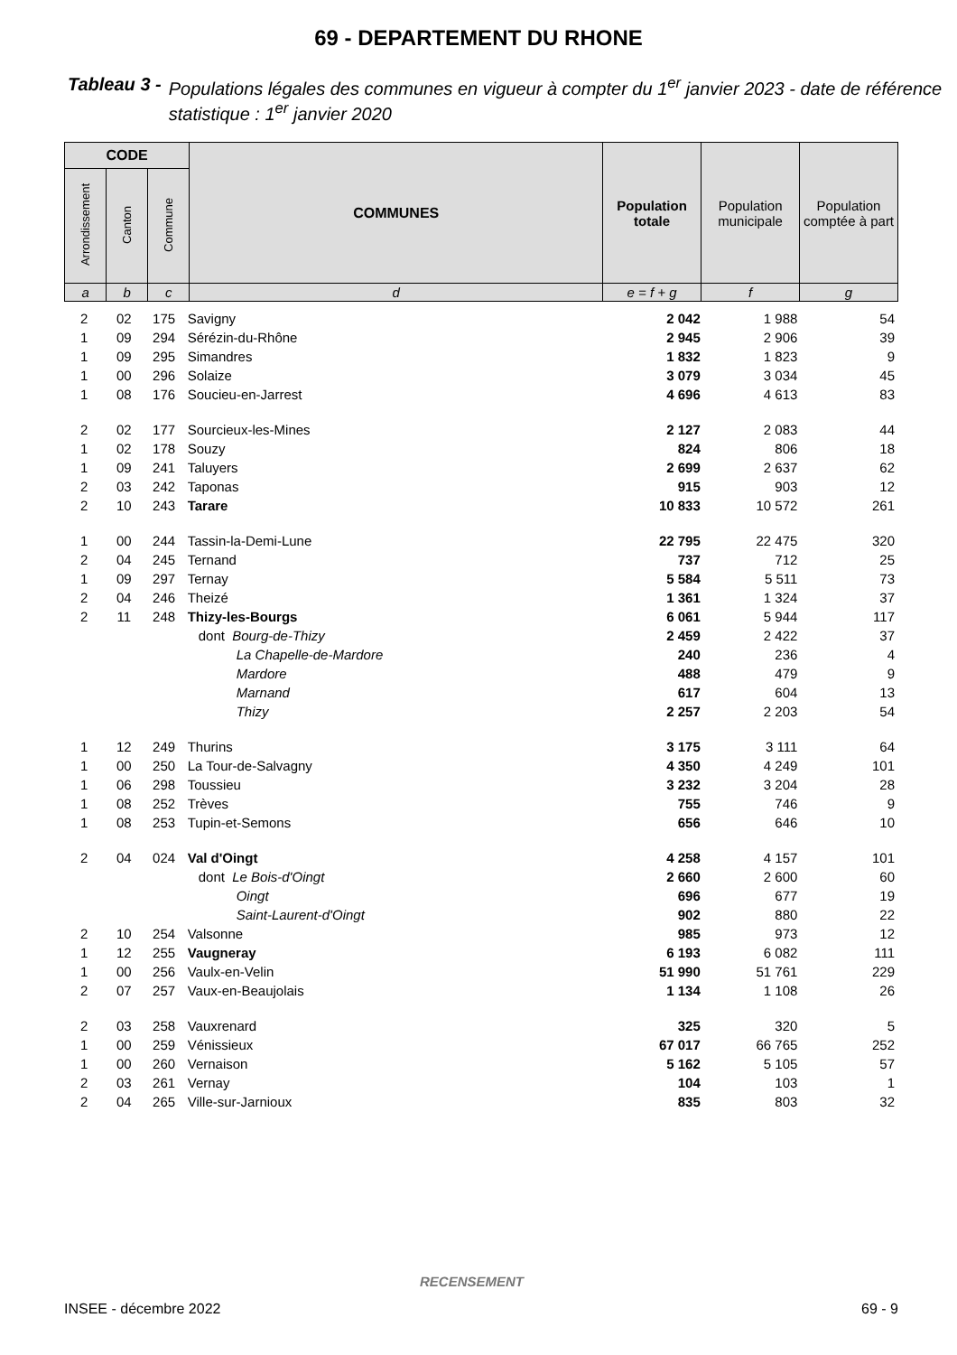69 - DEPARTEMENT DU RHONE
Tableau 3 - Populations légales des communes en vigueur à compter du 1<sup>er</sup> janvier 2023 - date de référence statistique : 1<sup>er</sup> janvier 2020
| CODE | | | COMMUNES | Population totale | Population municipale | Population comptée à part |
| --- | --- | --- | --- | --- | --- | --- |
| Arrondissement | Canton | Commune | | | | |
| a | b | c | d | e = f + g | f | g |
| 2 | 02 | 175 | Savigny | 2 042 | 1 988 | 54 |
| 1 | 09 | 294 | Sérézin-du-Rhône | 2 945 | 2 906 | 39 |
| 1 | 09 | 295 | Simandres | 1 832 | 1 823 | 9 |
| 1 | 00 | 296 | Solaize | 3 079 | 3 034 | 45 |
| 1 | 08 | 176 | Soucieu-en-Jarrest | 4 696 | 4 613 | 83 |
| 2 | 02 | 177 | Sourcieux-les-Mines | 2 127 | 2 083 | 44 |
| 1 | 02 | 178 | Souzy | 824 | 806 | 18 |
| 1 | 09 | 241 | Taluyers | 2 699 | 2 637 | 62 |
| 2 | 03 | 242 | Taponas | 915 | 903 | 12 |
| 2 | 10 | 243 | Tarare | 10 833 | 10 572 | 261 |
| 1 | 00 | 244 | Tassin-la-Demi-Lune | 22 795 | 22 475 | 320 |
| 2 | 04 | 245 | Ternand | 737 | 712 | 25 |
| 1 | 09 | 297 | Ternay | 5 584 | 5 511 | 73 |
| 2 | 04 | 246 | Theizé | 1 361 | 1 324 | 37 |
| 2 | 11 | 248 | Thizy-les-Bourgs | 6 061 | 5 944 | 117 |
| | | | dont Bourg-de-Thizy | 2 459 | 2 422 | 37 |
| | | | La Chapelle-de-Mardore | 240 | 236 | 4 |
| | | | Mardore | 488 | 479 | 9 |
| | | | Marnand | 617 | 604 | 13 |
| | | | Thizy | 2 257 | 2 203 | 54 |
| 1 | 12 | 249 | Thurins | 3 175 | 3 111 | 64 |
| 1 | 00 | 250 | La Tour-de-Salvagny | 4 350 | 4 249 | 101 |
| 1 | 06 | 298 | Toussieu | 3 232 | 3 204 | 28 |
| 1 | 08 | 252 | Trèves | 755 | 746 | 9 |
| 1 | 08 | 253 | Tupin-et-Semons | 656 | 646 | 10 |
| 2 | 04 | 024 | Val d'Oingt | 4 258 | 4 157 | 101 |
| | | | dont Le Bois-d'Oingt | 2 660 | 2 600 | 60 |
| | | | Oingt | 696 | 677 | 19 |
| | | | Saint-Laurent-d'Oingt | 902 | 880 | 22 |
| 2 | 10 | 254 | Valsonne | 985 | 973 | 12 |
| 1 | 12 | 255 | Vaugneray | 6 193 | 6 082 | 111 |
| 1 | 00 | 256 | Vaulx-en-Velin | 51 990 | 51 761 | 229 |
| 2 | 07 | 257 | Vaux-en-Beaujolais | 1 134 | 1 108 | 26 |
| 2 | 03 | 258 | Vauxrenard | 325 | 320 | 5 |
| 1 | 00 | 259 | Vénissieux | 67 017 | 66 765 | 252 |
| 1 | 00 | 260 | Vernaison | 5 162 | 5 105 | 57 |
| 2 | 03 | 261 | Vernay | 104 | 103 | 1 |
| 2 | 04 | 265 | Ville-sur-Jarnioux | 835 | 803 | 32 |
RECENSEMENT
INSEE - décembre 2022 69 - 9